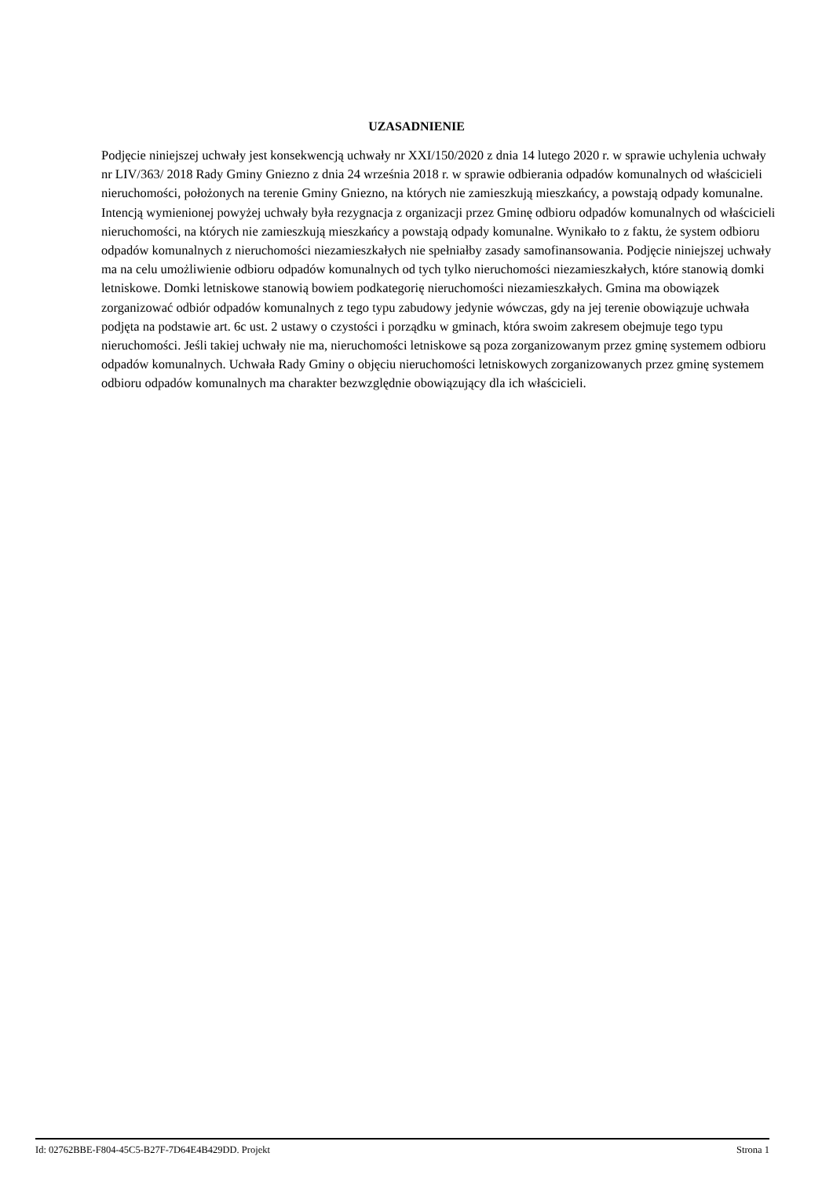UZASADNIENIE
Podjęcie niniejszej uchwały jest konsekwencją uchwały nr XXI/150/2020 z dnia 14 lutego 2020 r. w sprawie uchylenia uchwały nr LIV/363/ 2018 Rady Gminy Gniezno z dnia 24 września 2018 r. w sprawie odbierania odpadów komunalnych od właścicieli nieruchomości, położonych na terenie Gminy Gniezno, na których nie zamieszkują mieszkańcy, a powstają odpady komunalne.
Intencją wymienionej powyżej uchwały była rezygnacja z organizacji przez Gminę odbioru odpadów komunalnych od właścicieli nieruchomości, na których nie zamieszkują mieszkańcy a powstają odpady komunalne. Wynikało to z faktu, że system odbioru odpadów komunalnych z nieruchomości niezamieszkałych nie spełniałby zasady samofinansowania. Podjęcie niniejszej uchwały ma na celu umożliwienie odbioru odpadów komunalnych od tych tylko nieruchomości niezamieszkałych, które stanowią domki letniskowe. Domki letniskowe stanowią bowiem podkategorię nieruchomości niezamieszkałych. Gmina ma obowiązek zorganizować odbiór odpadów komunalnych z tego typu zabudowy jedynie wówczas, gdy na jej terenie obowiązuje uchwała podjęta na podstawie art. 6c ust. 2 ustawy o czystości i porządku w gminach, która swoim zakresem obejmuje tego typu nieruchomości. Jeśli takiej uchwały nie ma, nieruchomości letniskowe są poza zorganizowanym przez gminę systemem odbioru odpadów komunalnych. Uchwała Rady Gminy o objęciu nieruchomości letniskowych zorganizowanych przez gminę systemem odbioru odpadów komunalnych ma charakter bezwzględnie obowiązujący dla ich właścicieli.
Id: 02762BBE-F804-45C5-B27F-7D64E4B429DD. Projekt Strona 1